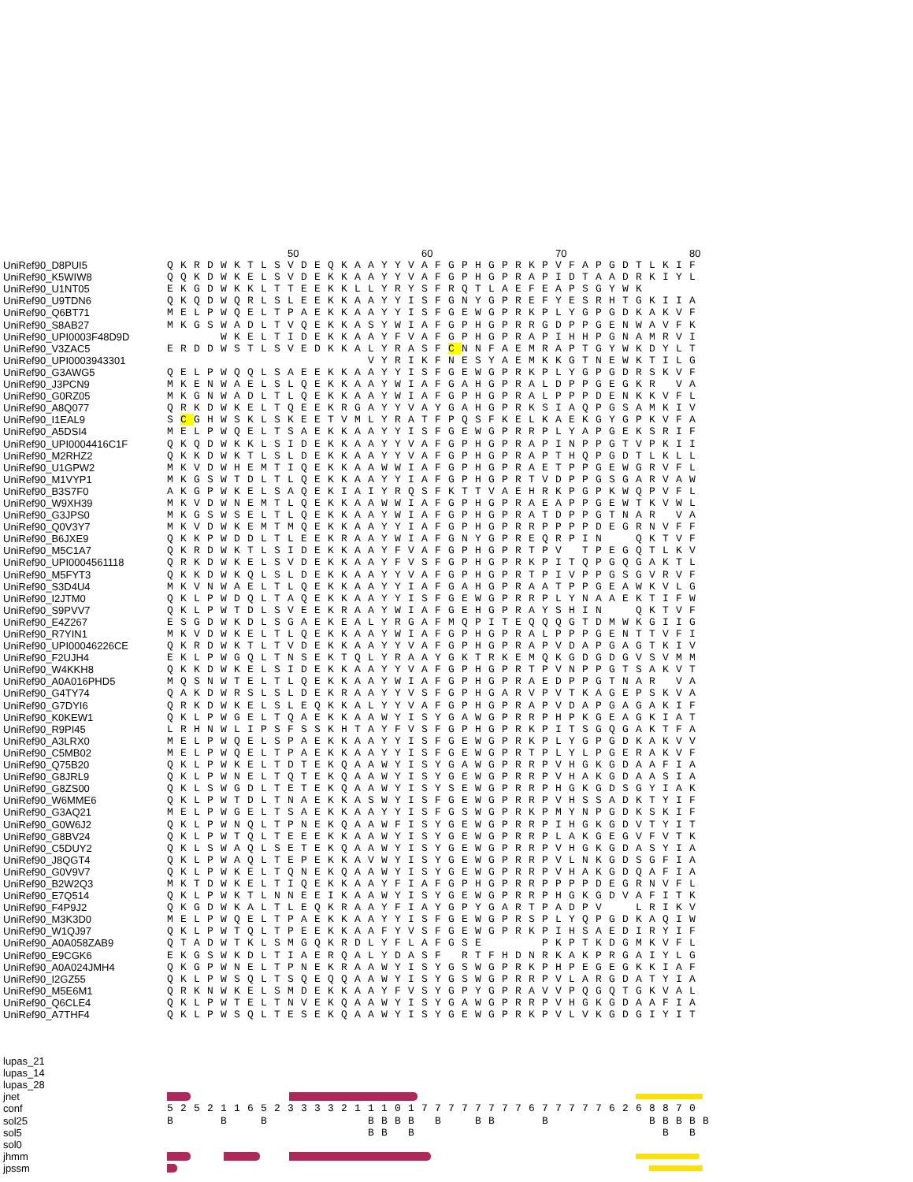50 60 70 80
UniRef90_D8PUI5 QKRDWKTLSVDEQKAAYYVAFGPHGPRKPVFAPGDTLKIF
UniRef90_K5WIW8 QQKDWKELSVDEKKAAYYVAFGPHGPRAPIDTAADRKIYL
UniRef90_U1NT05 EKGDWKKLTTEEKKLLYRYSFRQTLAEFEAPSGYWK
UniRef90_U9TDN6 QKQDWQRLSLEEKKAAYYISFGNYGPREFYESRHTGKIIA
UniRef90_Q6BT71 MELPWQELTPAEKKAAYYISFGEWGPRKPLYGPGDKAKVF
UniRef90_S8AB27 MKGSWADLTVQEKKASYWIAFGPHGPRRGDPPGENWAVFK
UniRef90_UPI0003F48D9D WKELTIDEKKAAYFVAFGPHGPRAPIHHPGNAMRVI
UniRef90_V3ZAC5 ERDDWSTLSVEDKKALYRASFCNNFAEMRAPTGYWKDYLT
UniRef90_UPI0003943301 VYRIKFNESYAEMKKGTNEWKTILG
UniRef90_G3AWG5 QELPWQQLSAEEKKAAYYISFGEWGPRKPLYGPGDRSKVF
UniRef90_J3PCN9 MKENWAELSLQEKKAAYWIAFGAHGPRALDPPGEGKR VA
UniRef90_G0RZ05 MKGNWADLTLQEKKAAYWIAFGPHGPRALPPPDENKKVFL
UniRef90_A8Q077 QRKDWKELTQEEKRGAYYVAYGAHGPRKSIAQPGSAMKIV
UniRef90_I1EAL9 SCGHWSKLSKEETVMLYRATFPQSFKELKAEKGYGPKVFA
UniRef90_A5DSI4 MELPWQELTSAEKKAAYYISFGEWGPRRPLYAPGEKSRIF
UniRef90_UPI0004416C1F QKQDWKKLSIDEKKAAYYVAFGPHGPRAPINPPGTVPKII
UniRef90_M2RHZ2 QKKDWKTLSLDEKKAAYYVAFGPHGPRAPTHQPGDTLKLL
UniRef90_U1GPW2 MKVDWHEMTIQEKKAAWWIAFGPHGPRAETPPGEWGRVFL
UniRef90_M1VYP1 MKGSWTDLTLQEKKAAYYIAFGPHGPRTVDPPGSGARVAW
UniRef90_B3S7F0 AKGPWKELSAQEKIAIYRQSFKTTVAEHRKPGPKWQPVFL
UniRef90_W9XH39 MKVDWNEMTLQEKKAAWWIAFGPHGPRAEAPPGEWTKVWL
UniRef90_G3JPS0 MKGSWSELTLQEKKAAYWIAFGPHGPRATDPPGTNAR VA
UniRef90_Q0V3Y7 MKVDWKEMTMQEKKAAYYIAFGPHGPRRPPPPDEGRNVFF
UniRef90_B6JXE9 QKKPWDDLTLEEKRAAYWIAFGNYGPREQRPIN QKTVF
UniRef90_M5C1A7 QKRDWKTLSIDEKKAAYFVAFGPHGPRTPV TPEGQTLKV
UniRef90_UPI0004561118 QRKDWKELSVDEKKAAYFVSFGPHGPRKPITQPGQGAKTL
UniRef90_M5FYT3 QKKDWKQLSLDEKKAAYYVAFGPHGPRTPIVPPGSGVRVF
UniRef90_S3D4U4 MKVNWAELTLQEKKAAYYIAFGAHGPRAATPPGEAWKVLG
UniRef90_I2JTM0 QKLPWDQLTAQEKKAAYYISFGEWGPRRPLYNAAEKTIFW
UniRef90_S9PVV7 QKLPWTDLSVEEKRAAYWIAFGEHGPRAYSHIN QKTVF
UniRef90_E4Z267 ESGDWKDLSGAEKEALYRGAFMQPITEQQQGTDMWKGIIG
UniRef90_R7YIN1 MKVDWKELTLQEKKAAYWIAFGPHGPRALPPPGENTTVFI
UniRef90_UPI00046226CE QKRDWKTLTVDEKKAAYYVAFGPHGPRAPVDAPGAGTKIV
UniRef90_F2UJH4 EKLPWGQLTNSEKTQLYRAAYGKTRKEMQKGDGDGVSVMM
UniRef90_W4KKH8 QKKDWKELSIDEKKAAYYVAFGPHGPRTPVNPPGTSAKVT
UniRef90_A0A016PHD5 MQSNWTELTLQEKKAAYWIAFGPHGPRAEDPPGTNAR VA
UniRef90_G4TY74 QAKDWRSLSLDEKRAAYYVSFGPHGARVPVTKAGEPSKVA
UniRef90_G7DYI6 QRKDWKELSLEQKKALYYVAFGPHGPRAPVDAPGAGAKIF
UniRef90_K0KEW1 QKLPWGELTQAEKKAAWYISYGAWGPRRPHPKGEAGKIAT
UniRef90_R9PI45 LRHNWLIPSFSSKHTAYFVSFGPHGPRKPITSGQGAKTFA
UniRef90_A3LRX0 MELPWQELSPAEKKAAYYISFGEWGPRKPLYGPGDKAKVV
UniRef90_C5MB02 MELPWQELTPAEKKAAYYISFGEWGPRTPLYLPGERAKVF
UniRef90_Q75B20 QKLPWKELTDTEKQAAWYISYGAWGPRRPVHGKGDAAFIA
UniRef90_G8JRL9 QKLPWNELTQTEKQAAWYISYGEWGPRRPVHAKGDAASIA
UniRef90_G8ZS00 QKLSWGDLTETEKQAAWYISYSEWGPRRPHGKGDSGYIAK
UniRef90_W6MME6 QKLPWTDLTNAEKKASWYISFGEWGPRRPVHSSADKTYIF
UniRef90_G3AQ21 MELPWGELTSAEKKAAYYISFGSWGPRKPMYNPGDKSKIF
UniRef90_G0W6J2 QKLPWNQLTPNEKQAAWFISYGEWGPRRPIHGKGDVTYIT
UniRef90_G8BV24 QKLPWTQLTEEEKKAAWYISYGEWGPRRPLAKGEGVFVTK
UniRef90_C5DUY2 QKLSWAQLSETEKQAAWYISYGEWGPRRPVHGKGDASYIA
UniRef90_J8QGT4 QKLPWAQLTEPEKKAVWYISYGEWGPRRPVLNKGDSGFIA
UniRef90_G0V9V7 QKLPWKELTQNEKQAAWYISYGEWGPRRPVHAKGDQAFIA
UniRef90_B2W2Q3 MKTDWKELTIQEKKAAYFIAFGPHGPRRPPPPDEGRNVFL
UniRef90_E7Q514 QKLPWKTLNNEEIKAAWYISYGEWGPRRPHGKGDVAFITK
UniRef90_F4P9J2 QKGDWKALTLEQKRAAYFIAYGPYGARTPADPV LRIKV
UniRef90_M3K3D0 MELPWQELTPAEKKAAYYISFGEWGPRSPLYQPGDKAQIW
UniRef90_W1QJ97 QKLPWTQLTPEEKKAAFYVSFGEWGPRKPIHSAEDIRYIF
UniRef90_A0A058ZAB9 QTADWTKLSMGQKRDLYFLAFGSE PKPTKDGMKVFL
UniRef90_E9CGK6 EKGSWKDLTIAERQALYDASF RTFHDNRKAKPRGAIYLG
UniRef90_A0A024JMH4 QKGPWNELTPNEKRAAWYISYGSWGPRKPHPEGEGKKIAF
UniRef90_I2GZ55 QKLPWSQLTSQEQQAAWYISYGSWGPRRPVLARGDATYIA
UniRef90_M5E6M1 QRKNWKELSMDEKKAAYFVSYGPYGPRAVVPQGQTGKVAL
UniRef90_Q6CLE4 QKLPWTELTNVEKQAAWYISYGAWGPRRPVHGKGDAAFIA
UniRef90_A7THF4 QKLPWSQLTESEKQAAWYISYGEWGPRKPVLVKGDGIYIT
lupas_21
lupas_14
lupas_28
jnet
conf 5252116523333211101777777776777776268870
sol25 B B B BBBB B BB B BBBBB
sol5 BB B B B
sol0
jhmm
jpssm